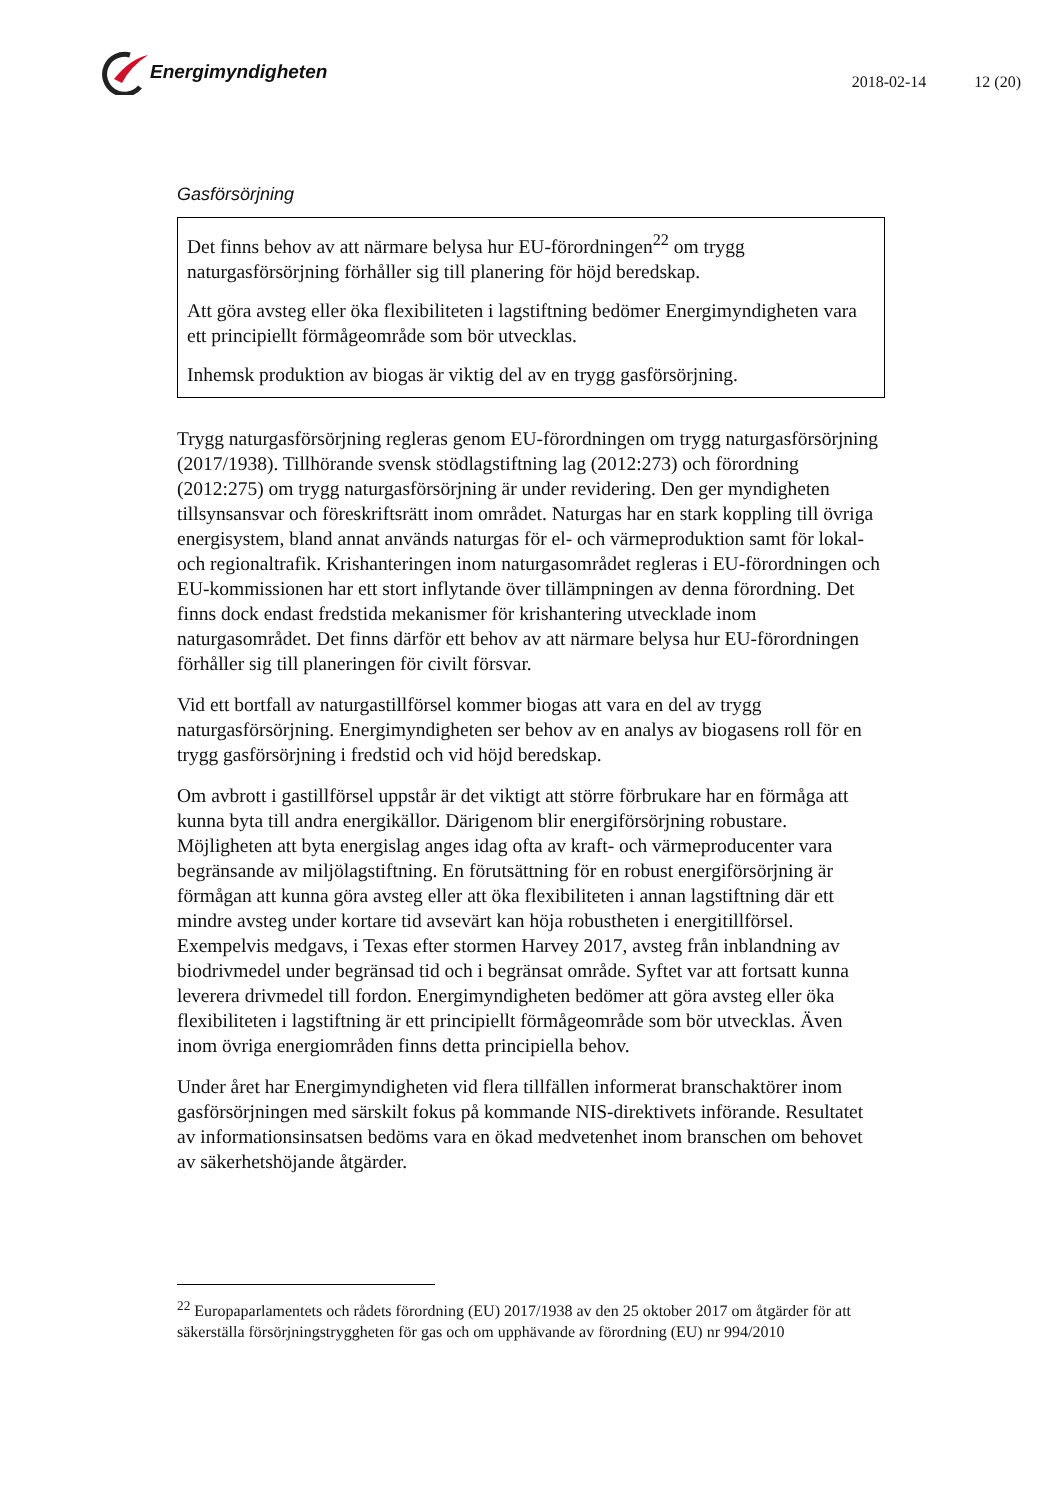Energimyndigheten
2018-02-14 12 (20)
Gasförsörjning
Det finns behov av att närmare belysa hur EU-förordningen<sup>22</sup> om trygg naturgasförsörjning förhåller sig till planering för höjd beredskap.
Att göra avsteg eller öka flexibiliteten i lagstiftning bedömer Energimyndigheten vara ett principiellt förmågeområde som bör utvecklas.
Inhemsk produktion av biogas är viktig del av en trygg gasförsörjning.
Trygg naturgasförsörjning regleras genom EU-förordningen om trygg naturgasförsörjning (2017/1938). Tillhörande svensk stödlagstiftning lag (2012:273) och förordning (2012:275) om trygg naturgasförsörjning är under revidering. Den ger myndigheten tillsynsansvar och föreskriftsrätt inom området. Naturgas har en stark koppling till övriga energisystem, bland annat används naturgas för el- och värmeproduktion samt för lokal- och regionaltrafik. Krishanteringen inom naturgasområdet regleras i EU-förordningen och EU-kommissionen har ett stort inflytande över tillämpningen av denna förordning. Det finns dock endast fredstida mekanismer för krishantering utvecklade inom naturgasområdet. Det finns därför ett behov av att närmare belysa hur EU-förordningen förhåller sig till planeringen för civilt försvar.
Vid ett bortfall av naturgastillförsel kommer biogas att vara en del av trygg naturgasförsörjning. Energimyndigheten ser behov av en analys av biogasens roll för en trygg gasförsörjning i fredstid och vid höjd beredskap.
Om avbrott i gastillförsel uppstår är det viktigt att större förbrukare har en förmåga att kunna byta till andra energikällor. Därigenom blir energiförsörjning robustare. Möjligheten att byta energislag anges idag ofta av kraft- och värmeproducenter vara begränsande av miljölagstiftning. En förutsättning för en robust energiförsörjning är förmågan att kunna göra avsteg eller att öka flexibiliteten i annan lagstiftning där ett mindre avsteg under kortare tid avsevärt kan höja robustheten i energitillförsel. Exempelvis medgavs, i Texas efter stormen Harvey 2017, avsteg från inblandning av biodrivmedel under begränsad tid och i begränsat område. Syftet var att fortsatt kunna leverera drivmedel till fordon. Energimyndigheten bedömer att göra avsteg eller öka flexibiliteten i lagstiftning är ett principiellt förmågeområde som bör utvecklas. Även inom övriga energiområden finns detta principiella behov.
Under året har Energimyndigheten vid flera tillfällen informerat branschaktörer inom gasförsörjningen med särskilt fokus på kommande NIS-direktivets införande. Resultatet av informationsinsatsen bedöms vara en ökad medvetenhet inom branschen om behovet av säkerhetshöjande åtgärder.
<sup>22</sup> Europaparlamentets och rådets förordning (EU) 2017/1938 av den 25 oktober 2017 om åtgärder för att säkerställa försörjningstryggheten för gas och om upphävande av förordning (EU) nr 994/2010